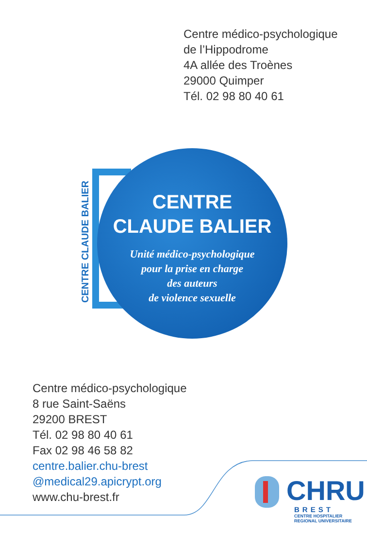Centre médico-psychologique
de l’Hippodrome
4A allée des Troènes
29000 Quimper
Tél. 02 98 80 40 61
CENTRE
CLAUDE BALIER
Unité médico-psychologique
pour la prise en charge
des auteurs
de violence sexuelle
CENTRE CLAUDE BALIER
Centre médico-psychologique
8 rue Saint-Saëns
29200 BREST
Tél. 02 98 80 40 61
Fax 02 98 46 58 82
centre.balier.chu-brest
@medical29.apicrypt.org
www.chu-brest.fr
CHRU
BREST
CENTRE HOSPITALIER
REGIONAL UNIVERSITAIRE